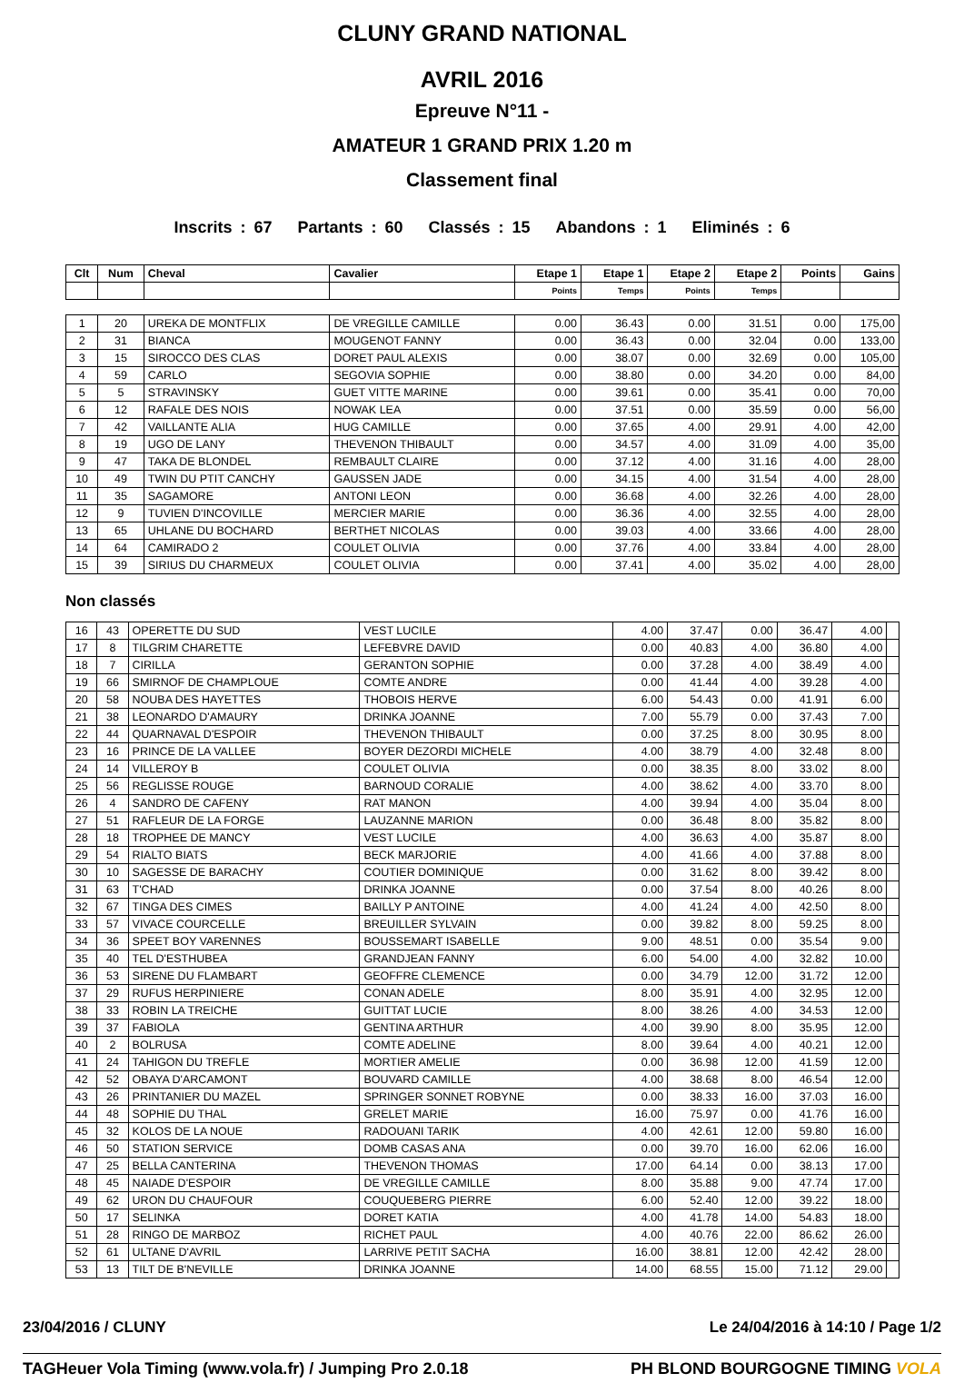CLUNY GRAND NATIONAL
AVRIL 2016
Epreuve N°11 -
AMATEUR 1 GRAND PRIX 1.20 m
Classement final
Inscrits : 67 Partants : 60 Classés : 15 Abandons : 1 Eliminés : 6
| Clt | Num | Cheval | Cavalier | Etape 1 | Etape 1 | Etape 2 | Etape 2 | Points | Gains |
| --- | --- | --- | --- | --- | --- | --- | --- | --- | --- |
| | | | | Points | Temps | Points | Temps | | |
| 1 | 20 | UREKA DE MONTFLIX | DE VREGILLE CAMILLE | 0.00 | 36.43 | 0.00 | 31.51 | 0.00 | 175,00 |
| 2 | 31 | BIANCA | MOUGENOT FANNY | 0.00 | 36.43 | 0.00 | 32.04 | 0.00 | 133,00 |
| 3 | 15 | SIROCCO DES CLAS | DORET PAUL ALEXIS | 0.00 | 38.07 | 0.00 | 32.69 | 0.00 | 105,00 |
| 4 | 59 | CARLO | SEGOVIA SOPHIE | 0.00 | 38.80 | 0.00 | 34.20 | 0.00 | 84,00 |
| 5 | 5 | STRAVINSKY | GUET VITTE MARINE | 0.00 | 39.61 | 0.00 | 35.41 | 0.00 | 70,00 |
| 6 | 12 | RAFALE DES NOIS | NOWAK LEA | 0.00 | 37.51 | 0.00 | 35.59 | 0.00 | 56,00 |
| 7 | 42 | VAILLANTE ALIA | HUG CAMILLE | 0.00 | 37.65 | 4.00 | 29.91 | 4.00 | 42,00 |
| 8 | 19 | UGO DE LANY | THEVENON THIBAULT | 0.00 | 34.57 | 4.00 | 31.09 | 4.00 | 35,00 |
| 9 | 47 | TAKA DE BLONDEL | REMBAULT CLAIRE | 0.00 | 37.12 | 4.00 | 31.16 | 4.00 | 28,00 |
| 10 | 49 | TWIN DU PTIT CANCHY | GAUSSEN JADE | 0.00 | 34.15 | 4.00 | 31.54 | 4.00 | 28,00 |
| 11 | 35 | SAGAMORE | ANTONI LEON | 0.00 | 36.68 | 4.00 | 32.26 | 4.00 | 28,00 |
| 12 | 9 | TUVIEN D'INCOVILLE | MERCIER MARIE | 0.00 | 36.36 | 4.00 | 32.55 | 4.00 | 28,00 |
| 13 | 65 | UHLANE DU BOCHARD | BERTHET NICOLAS | 0.00 | 39.03 | 4.00 | 33.66 | 4.00 | 28,00 |
| 14 | 64 | CAMIRADO 2 | COULET OLIVIA | 0.00 | 37.76 | 4.00 | 33.84 | 4.00 | 28,00 |
| 15 | 39 | SIRIUS DU CHARMEUX | COULET OLIVIA | 0.00 | 37.41 | 4.00 | 35.02 | 4.00 | 28,00 |
Non classés
| 16 | 43 | OPERETTE DU SUD | VEST LUCILE | 4.00 | 37.47 | 0.00 | 36.47 | 4.00 | |
| 17 | 8 | TILGRIM CHARETTE | LEFEBVRE DAVID | 0.00 | 40.83 | 4.00 | 36.80 | 4.00 | |
| 18 | 7 | CIRILLA | GERANTON SOPHIE | 0.00 | 37.28 | 4.00 | 38.49 | 4.00 | |
| 19 | 66 | SMIRNOF DE CHAMPLOUE | COMTE ANDRE | 0.00 | 41.44 | 4.00 | 39.28 | 4.00 | |
| 20 | 58 | NOUBA DES HAYETTES | THOBOIS HERVE | 6.00 | 54.43 | 0.00 | 41.91 | 6.00 | |
| 21 | 38 | LEONARDO D'AMAURY | DRINKA JOANNE | 7.00 | 55.79 | 0.00 | 37.43 | 7.00 | |
| 22 | 44 | QUARNAVAL D'ESPOIR | THEVENON THIBAULT | 0.00 | 37.25 | 8.00 | 30.95 | 8.00 | |
| 23 | 16 | PRINCE DE LA VALLEE | BOYER DEZORDI MICHELE | 4.00 | 38.79 | 4.00 | 32.48 | 8.00 | |
| 24 | 14 | VILLEROY B | COULET OLIVIA | 0.00 | 38.35 | 8.00 | 33.02 | 8.00 | |
| 25 | 56 | REGLISSE ROUGE | BARNOUD CORALIE | 4.00 | 38.62 | 4.00 | 33.70 | 8.00 | |
| 26 | 4 | SANDRO DE CAFENY | RAT MANON | 4.00 | 39.94 | 4.00 | 35.04 | 8.00 | |
| 27 | 51 | RAFLEUR DE LA FORGE | LAUZANNE MARION | 0.00 | 36.48 | 8.00 | 35.82 | 8.00 | |
| 28 | 18 | TROPHEE DE MANCY | VEST LUCILE | 4.00 | 36.63 | 4.00 | 35.87 | 8.00 | |
| 29 | 54 | RIALTO BIATS | BECK MARJORIE | 4.00 | 41.66 | 4.00 | 37.88 | 8.00 | |
| 30 | 10 | SAGESSE DE BARACHY | COUTIER DOMINIQUE | 0.00 | 31.62 | 8.00 | 39.42 | 8.00 | |
| 31 | 63 | T'CHAD | DRINKA JOANNE | 0.00 | 37.54 | 8.00 | 40.26 | 8.00 | |
| 32 | 67 | TINGA DES CIMES | BAILLY P ANTOINE | 4.00 | 41.24 | 4.00 | 42.50 | 8.00 | |
| 33 | 57 | VIVACE COURCELLE | BREUILLER SYLVAIN | 0.00 | 39.82 | 8.00 | 59.25 | 8.00 | |
| 34 | 36 | SPEET BOY VARENNES | BOUSSEMART ISABELLE | 9.00 | 48.51 | 0.00 | 35.54 | 9.00 | |
| 35 | 40 | TEL D'ESTHUBEA | GRANDJEAN FANNY | 6.00 | 54.00 | 4.00 | 32.82 | 10.00 | |
| 36 | 53 | SIRENE DU FLAMBART | GEOFFRE CLEMENCE | 0.00 | 34.79 | 12.00 | 31.72 | 12.00 | |
| 37 | 29 | RUFUS HERPINIERE | CONAN ADELE | 8.00 | 35.91 | 4.00 | 32.95 | 12.00 | |
| 38 | 33 | ROBIN LA TREICHE | GUITTAT LUCIE | 8.00 | 38.26 | 4.00 | 34.53 | 12.00 | |
| 39 | 37 | FABIOLA | GENTINA ARTHUR | 4.00 | 39.90 | 8.00 | 35.95 | 12.00 | |
| 40 | 2 | BOLRUSA | COMTE ADELINE | 8.00 | 39.64 | 4.00 | 40.21 | 12.00 | |
| 41 | 24 | TAHIGON DU TREFLE | MORTIER AMELIE | 0.00 | 36.98 | 12.00 | 41.59 | 12.00 | |
| 42 | 52 | OBAYA D'ARCAMONT | BOUVARD CAMILLE | 4.00 | 38.68 | 8.00 | 46.54 | 12.00 | |
| 43 | 26 | PRINTANIER DU MAZEL | SPRINGER SONNET ROBYNE | 0.00 | 38.33 | 16.00 | 37.03 | 16.00 | |
| 44 | 48 | SOPHIE DU THAL | GRELET MARIE | 16.00 | 75.97 | 0.00 | 41.76 | 16.00 | |
| 45 | 32 | KOLOS DE LA NOUE | RADOUANI TARIK | 4.00 | 42.61 | 12.00 | 59.80 | 16.00 | |
| 46 | 50 | STATION SERVICE | DOMB CASAS ANA | 0.00 | 39.70 | 16.00 | 62.06 | 16.00 | |
| 47 | 25 | BELLA CANTERINA | THEVENON THOMAS | 17.00 | 64.14 | 0.00 | 38.13 | 17.00 | |
| 48 | 45 | NAIADE D'ESPOIR | DE VREGILLE CAMILLE | 8.00 | 35.88 | 9.00 | 47.74 | 17.00 | |
| 49 | 62 | URON DU CHAUFOUR | COUQUEBERG PIERRE | 6.00 | 52.40 | 12.00 | 39.22 | 18.00 | |
| 50 | 17 | SELINKA | DORET KATIA | 4.00 | 41.78 | 14.00 | 54.83 | 18.00 | |
| 51 | 28 | RINGO DE MARBOZ | RICHET PAUL | 4.00 | 40.76 | 22.00 | 86.62 | 26.00 | |
| 52 | 61 | ULTANE D'AVRIL | LARRIVE PETIT SACHA | 16.00 | 38.81 | 12.00 | 42.42 | 28.00 | |
| 53 | 13 | TILT DE B'NEVILLE | DRINKA JOANNE | 14.00 | 68.55 | 15.00 | 71.12 | 29.00 | |
23/04/2016 / CLUNY Le 24/04/2016 à 14:10 / Page 1/2
TAGHeuer Vola Timing (www.vola.fr) / Jumping Pro 2.0.18 PH BLOND BOURGOGNE TIMING VOLA